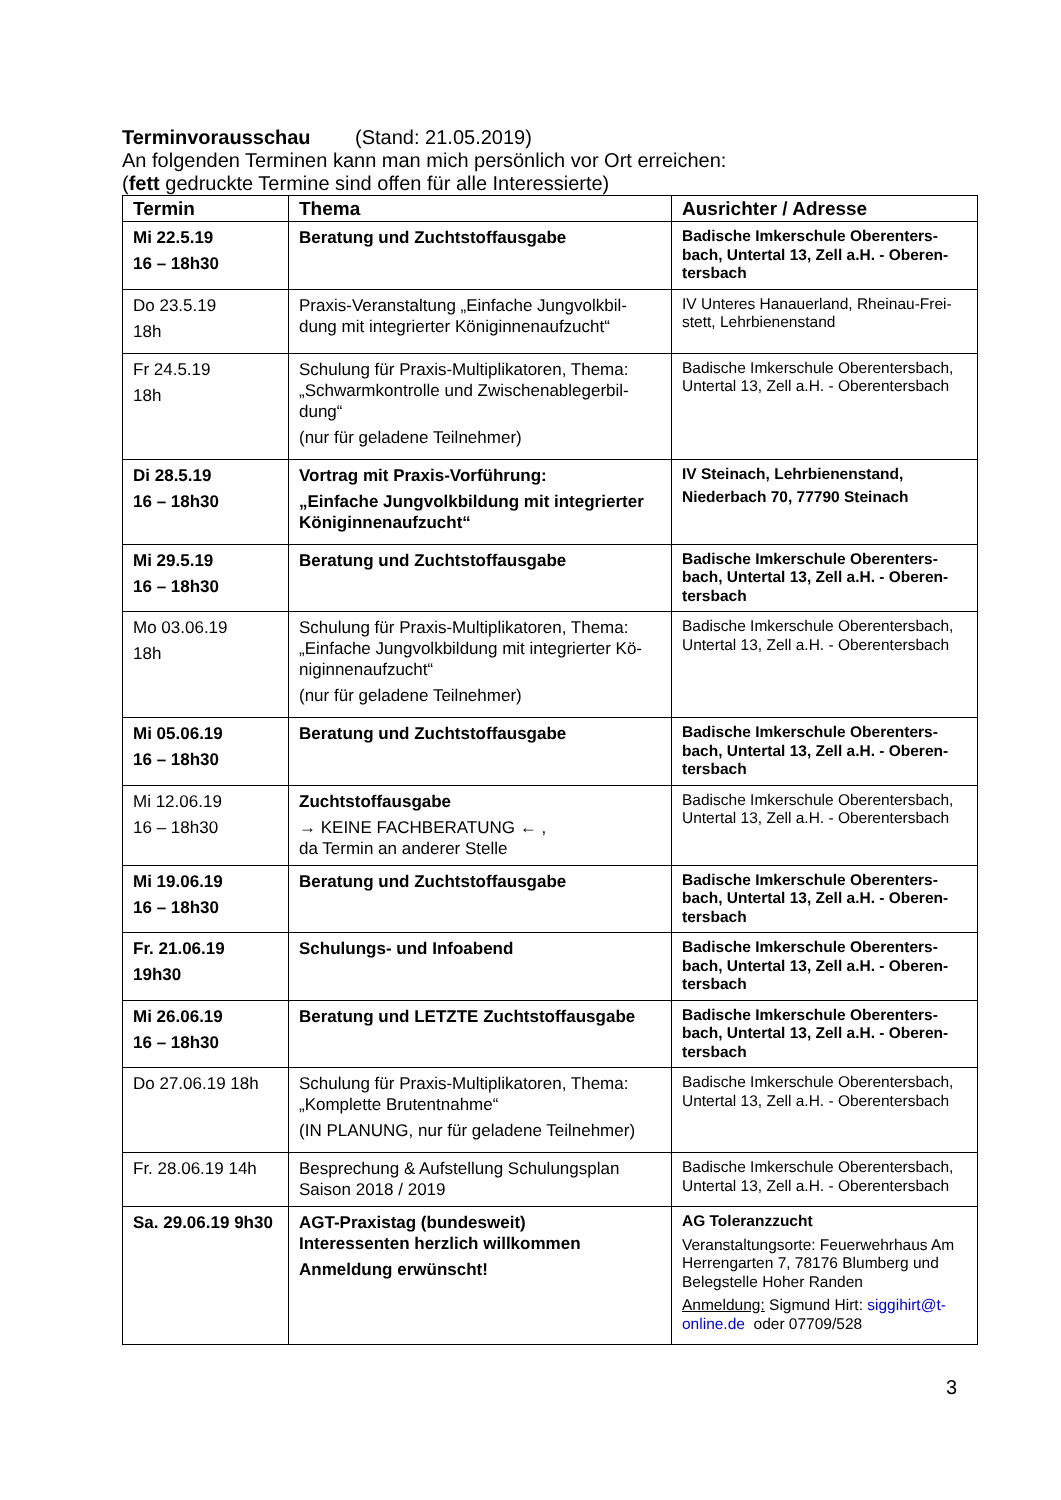Terminvorausschau (Stand: 21.05.2019)
An folgenden Terminen kann man mich persönlich vor Ort erreichen:
(fett gedruckte Termine sind offen für alle Interessierte)
| Termin | Thema | Ausrichter / Adresse |
| --- | --- | --- |
| Mi 22.5.19 16 – 18h30 | Beratung und Zuchtstoffausgabe | Badische Imkerschule Oberenters-bach, Untertal 13, Zell a.H. - Oberen-tersbach |
| Do 23.5.19 18h | Praxis-Veranstaltung „Einfache Jungvolkbil-dung mit integrierter Königinnenaufzucht“ | IV Unteres Hanauerland, Rheinau-Frei-stett, Lehrbienenstand |
| Fr 24.5.19 18h | Schulung für Praxis-Multiplikatoren, Thema: „Schwarmkontrolle und Zwischenablegerbil-dung“ (nur für geladene Teilnehmer) | Badische Imkerschule Oberentersbach, Untertal 13, Zell a.H. - Oberentersbach |
| Di 28.5.19 16 – 18h30 | Vortrag mit Praxis-Vorführung: „Einfache Jungvolkbildung mit integrierter Königinnenaufzucht“ | IV Steinach, Lehrbienenstand, Niederbach 70, 77790 Steinach |
| Mi 29.5.19 16 – 18h30 | Beratung und Zuchtstoffausgabe | Badische Imkerschule Oberenters-bach, Untertal 13, Zell a.H. - Oberen-tersbach |
| Mo 03.06.19 18h | Schulung für Praxis-Multiplikatoren, Thema: „Einfache Jungvolkbildung mit integrierter Kö-niginnenaufzucht“ (nur für geladene Teilnehmer) | Badische Imkerschule Oberentersbach, Untertal 13, Zell a.H. - Oberentersbach |
| Mi 05.06.19 16 – 18h30 | Beratung und Zuchtstoffausgabe | Badische Imkerschule Oberenters-bach, Untertal 13, Zell a.H. - Oberen-tersbach |
| Mi 12.06.19 16 – 18h30 | Zuchtstoffausgabe → KEINE FACHBERATUNG ← , da Termin an anderer Stelle | Badische Imkerschule Oberentersbach, Untertal 13, Zell a.H. - Oberentersbach |
| Mi 19.06.19 16 – 18h30 | Beratung und Zuchtstoffausgabe | Badische Imkerschule Oberenters-bach, Untertal 13, Zell a.H. - Oberen-tersbach |
| Fr. 21.06.19 19h30 | Schulungs- und Infoabend | Badische Imkerschule Oberenters-bach, Untertal 13, Zell a.H. - Oberen-tersbach |
| Mi 26.06.19 16 – 18h30 | Beratung und LETZTE Zuchtstoffausgabe | Badische Imkerschule Oberenters-bach, Untertal 13, Zell a.H. - Oberen-tersbach |
| Do 27.06.19 18h | Schulung für Praxis-Multiplikatoren, Thema: „Komplette Brutentnahme“ (IN PLANUNG, nur für geladene Teilnehmer) | Badische Imkerschule Oberentersbach, Untertal 13, Zell a.H. - Oberentersbach |
| Fr. 28.06.19 14h | Besprechung & Aufstellung Schulungsplan Saison 2018 / 2019 | Badische Imkerschule Oberentersbach, Untertal 13, Zell a.H. - Oberentersbach |
| Sa. 29.06.19 9h30 | AGT-Praxistag (bundesweit) Interessenten herzlich willkommen Anmeldung erwünscht! | AG Toleranzzucht Veranstaltungsorte: Feuerwehrhaus Am Herrengarten 7, 78176 Blumberg und Belegstelle Hoher Randen Anmeldung: Sigmund Hirt: siggihirt@t-online.de oder 07709/528 |
3